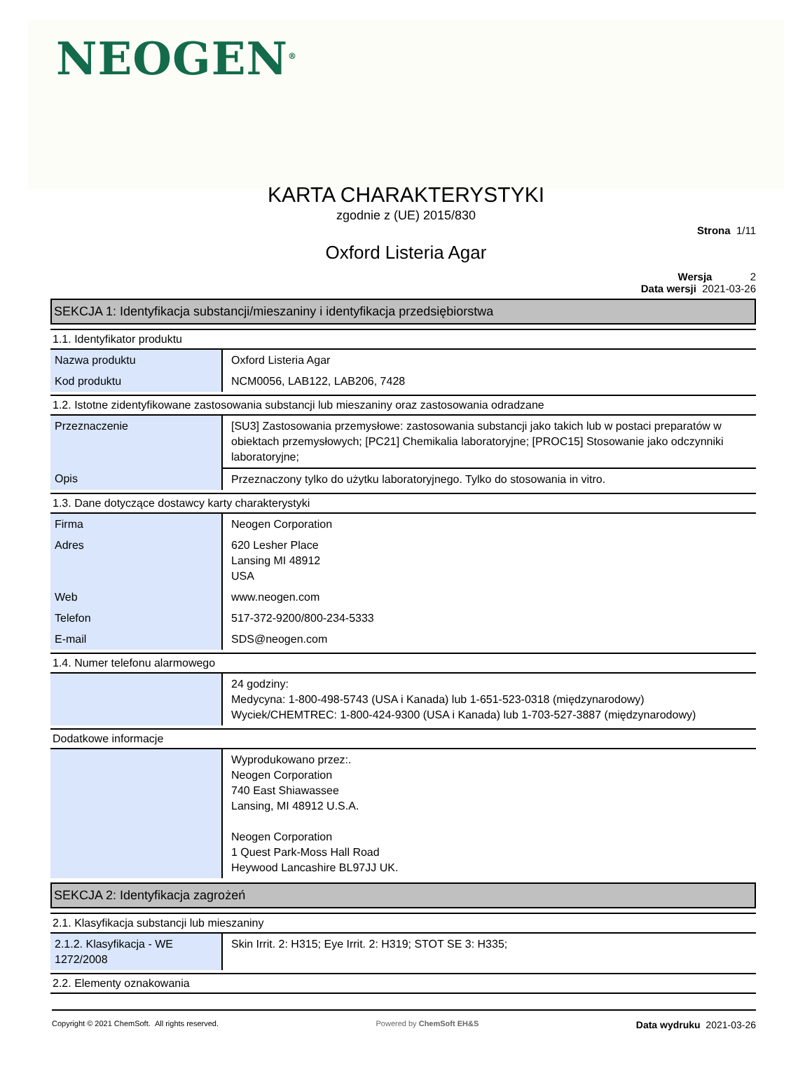NEOGEN<sup>®</sup>
KARTA CHARAKTERYSTYKI
zgodnie z (UE) 2015/830
Strona 1/11
Oxford Listeria Agar
Wersja 2
Data wersji 2021-03-26
SEKCJA 1: Identyfikacja substancji/mieszaniny i identyfikacja przedsiębiorstwa
1.1. Identyfikator produktu
| Nazwa produktu | Oxford Listeria Agar |
| Kod produktu | NCM0056, LAB122, LAB206, 7428 |
1.2. Istotne zidentyfikowane zastosowania substancji lub mieszaniny oraz zastosowania odradzane
| Przeznaczenie | [SU3] Zastosowania przemysłowe: zastosowania substancji jako takich lub w postaci preparatów w obiektach przemysłowych; [PC21] Chemikalia laboratoryjne; [PROC15] Stosowanie jako odczynniki laboratoryjne; |
| Opis | Przeznaczony tylko do użytku laboratoryjnego. Tylko do stosowania in vitro. |
1.3. Dane dotyczące dostawcy karty charakterystyki
| Firma | Neogen Corporation |
| Adres | 620 Lesher Place Lansing MI 48912 USA |
| Web | www.neogen.com |
| Telefon | 517-372-9200/800-234-5333 |
| E-mail | SDS@neogen.com |
1.4. Numer telefonu alarmowego
| | 24 godziny: Medycyna: 1-800-498-5743 (USA i Kanada) lub 1-651-523-0318 (międzynarodowy) Wyciek/CHEMTREC: 1-800-424-9300 (USA i Kanada) lub 1-703-527-3887 (międzynarodowy) |
Dodatkowe informacje
| | Wyprodukowano przez:. Neogen Corporation 740 East Shiawassee Lansing, MI 48912 U.S.A. Neogen Corporation 1 Quest Park-Moss Hall Road Heywood Lancashire BL97JJ UK. |
SEKCJA 2: Identyfikacja zagrożeń
2.1. Klasyfikacja substancji lub mieszaniny
| 2.1.2. Klasyfikacja - WE 1272/2008 | Skin Irrit. 2: H315; Eye Irrit. 2: H319; STOT SE 3: H335; |
2.2. Elementy oznakowania
Copyright © 2021 ChemSoft. All rights reserved. Powered by ChemSoft EH&S Data wydruku 2021-03-26